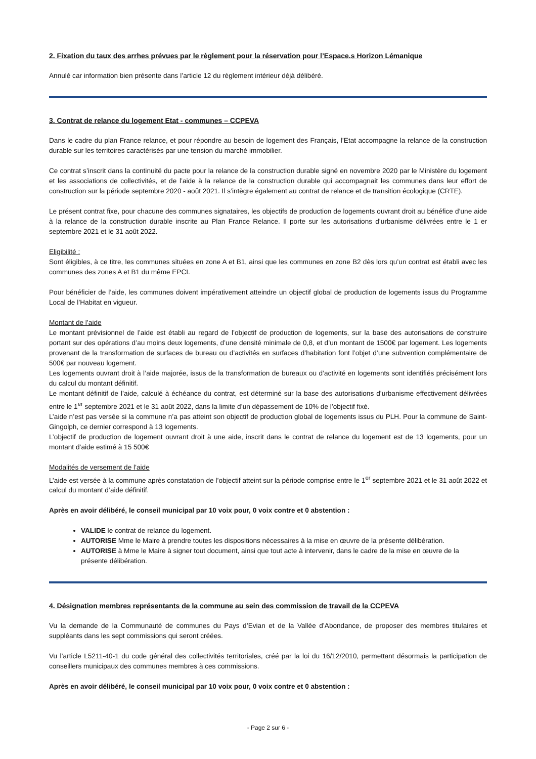2. Fixation du taux des arrhes prévues par le règlement pour la réservation pour l’Espace.s Horizon Lémanique
Annulé car information bien présente dans l’article 12 du règlement intérieur déjà délibéré.
3. Contrat de relance du logement Etat - communes – CCPEVA
Dans le cadre du plan France relance, et pour répondre au besoin de logement des Français, l’Etat accompagne la relance de la construction durable sur les territoires caractérisés par une tension du marché immobilier.
Ce contrat s’inscrit dans la continuité du pacte pour la relance de la construction durable signé en novembre 2020 par le Ministère du logement et les associations de collectivités, et de l’aide à la relance de la construction durable qui accompagnait les communes dans leur effort de construction sur la période septembre 2020 - août 2021. Il s’intègre également au contrat de relance et de transition écologique (CRTE).
Le présent contrat fixe, pour chacune des communes signataires, les objectifs de production de logements ouvrant droit au bénéfice d’une aide à la relance de la construction durable inscrite au Plan France Relance. Il porte sur les autorisations d’urbanisme délivrées entre le 1 er septembre 2021 et le 31 août 2022.
Eligibilité :
Sont éligibles, à ce titre, les communes situées en zone A et B1, ainsi que les communes en zone B2 dès lors qu’un contrat est établi avec les communes des zones A et B1 du même EPCI.
Pour bénéficier de l’aide, les communes doivent impérativement atteindre un objectif global de production de logements issus du Programme Local de l’Habitat en vigueur.
Montant de l’aide
Le montant prévisionnel de l’aide est établi au regard de l’objectif de production de logements, sur la base des autorisations de construire portant sur des opérations d’au moins deux logements, d’une densité minimale de 0,8, et d’un montant de 1500€ par logement. Les logements provenant de la transformation de surfaces de bureau ou d’activités en surfaces d’habitation font l’objet d’une subvention complémentaire de 500€ par nouveau logement.
Les logements ouvrant droit à l’aide majorée, issus de la transformation de bureaux ou d’activité en logements sont identifiés précisément lors du calcul du montant définitif.
Le montant définitif de l’aide, calculé à échéance du contrat, est déterminé sur la base des autorisations d’urbanisme effectivement délivrées entre le 1<sup>er</sup> septembre 2021 et le 31 août 2022, dans la limite d’un dépassement de 10% de l’objectif fixé.
L’aide n’est pas versée si la commune n’a pas atteint son objectif de production global de logements issus du PLH. Pour la commune de Saint-Gingolph, ce dernier correspond à 13 logements.
L’objectif de production de logement ouvrant droit à une aide, inscrit dans le contrat de relance du logement est de 13 logements, pour un montant d’aide estimé à 15 500€
Modalités de versement de l’aide
L’aide est versée à la commune après constatation de l’objectif atteint sur la période comprise entre le 1<sup>er</sup> septembre 2021 et le 31 août 2022 et calcul du montant d’aide définitif.
Après en avoir délibéré, le conseil municipal par 10 voix pour, 0 voix contre et 0 abstention :
VALIDE le contrat de relance du logement.
AUTORISE Mme le Maire à prendre toutes les dispositions nécessaires à la mise en œuvre de la présente délibération.
AUTORISE à Mme le Maire à signer tout document, ainsi que tout acte à intervenir, dans le cadre de la mise en œuvre de la présente délibération.
4. Désignation membres représentants de la commune au sein des commission de travail de la CCPEVA
Vu la demande de la Communauté de communes du Pays d’Evian et de la Vallée d’Abondance, de proposer des membres titulaires et suppléants dans les sept commissions qui seront créées.
Vu l’article L5211-40-1 du code général des collectivités territoriales, créé par la loi du 16/12/2010, permettant désormais la participation de conseillers municipaux des communes membres à ces commissions.
Après en avoir délibéré, le conseil municipal par 10 voix pour, 0 voix contre et 0 abstention :
- Page 2 sur 6 -